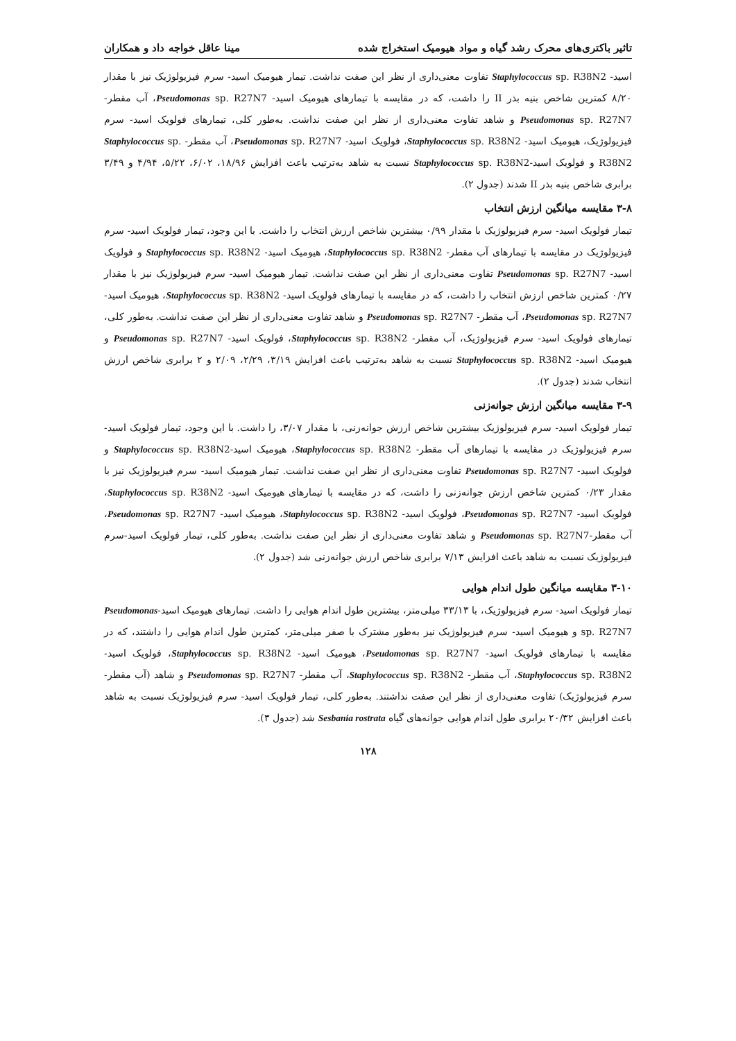تاثیر باکتری‌های محرک رشد گیاه و مواد هیومیک استخراج شده مینا عاقل خواجه داد و همکاران
اسید- Staphylococcus sp. R38N2 تفاوت معنی‌داری از نظر این صفت نداشت. تیمار هیومیک اسید- سرم فیزیولوژیک نیز با مقدار ۸/۲۰ کمترین شاخص بنیه بذر II را داشت، که در مقایسه با تیمارهای هیومیک اسید- Pseudomonas sp. R27N7، آب مقطر- Pseudomonas sp. R27N7 و شاهد تفاوت معنی‌داری از نظر این صفت نداشت. به‌طور کلی، تیمارهای فولویک اسید- سرم فیزیولوژیک، هیومیک اسید- Staphylococcus sp. R38N2، فولویک اسید- Pseudomonas sp. R27N7، آب مقطر- Staphylococcus sp. R38N2 و فولویک اسید-Staphylococcus sp. R38N2 نسبت به شاهد به‌ترتیب باعث افزایش ۱۸/۹۶، ۶/۰۲، ۵/۲۲، ۴/۹۴ و ۳/۴۹ برابری شاخص بنیه بذر II شدند (جدول ۲).
۳-۸ مقایسه میانگین ارزش انتخاب
تیمار فولویک اسید- سرم فیزیولوژیک با مقدار ۰/۹۹ بیشترین شاخص ارزش انتخاب را داشت. با این وجود، تیمار فولویک اسید- سرم فیزیولوژیک در مقایسه با تیمارهای آب مقطر- Staphylococcus sp. R38N2، هیومیک اسید- Staphylococcus sp. R38N2 و فولویک اسید- Pseudomonas sp. R27N7 تفاوت معنی‌داری از نظر این صفت نداشت. تیمار هیومیک اسید- سرم فیزیولوژیک نیز با مقدار ۰/۲۷ کمترین شاخص ارزش انتخاب را داشت، که در مقایسه با تیمارهای فولویک اسید- Staphylococcus sp. R38N2، هیومیک اسید- Pseudomonas sp. R27N7، آب مقطر- Pseudomonas sp. R27N7 و شاهد تفاوت معنی‌داری از نظر این صفت نداشت. به‌طور کلی، تیمارهای فولویک اسید- سرم فیزیولوژیک، آب مقطر- Staphylococcus sp. R38N2، فولویک اسید- Pseudomonas sp. R27N7 و هیومیک اسید- Staphylococcus sp. R38N2 نسبت به شاهد به‌ترتیب باعث افزایش ۳/۱۹، ۲/۲۹، ۲/۰۹ و ۲ برابری شاخص ارزش انتخاب شدند (جدول ۲).
۳-۹ مقایسه میانگین ارزش جوانه‌زنی
تیمار فولویک اسید- سرم فیزیولوژیک بیشترین شاخص ارزش جوانه‌زنی، با مقدار ۳/۰۷، را داشت. با این وجود، تیمار فولویک اسید- سرم فیزیولوژیک در مقایسه با تیمارهای آب مقطر- Staphylococcus sp. R38N2، هیومیک اسید-Staphylococcus sp. R38N2 و فولویک اسید- Pseudomonas sp. R27N7 تفاوت معنی‌داری از نظر این صفت نداشت. تیمار هیومیک اسید- سرم فیزیولوژیک نیز با مقدار ۰/۲۳ کمترین شاخص ارزش جوانه‌زنی را داشت، که در مقایسه با تیمارهای هیومیک اسید- Staphylococcus sp. R38N2، فولویک اسید- Pseudomonas sp. R27N7، فولویک اسید- Staphylococcus sp. R38N2، هیومیک اسید- Pseudomonas sp. R27N7، آب مقطر-Pseudomonas sp. R27N7 و شاهد تفاوت معنی‌داری از نظر این صفت نداشت. به‌طور کلی، تیمار فولویک اسید-سرم فیزیولوژیک نسبت به شاهد باعث افزایش ۷/۱۳ برابری شاخص ارزش جوانه‌زنی شد (جدول ۲).
۳-۱۰ مقایسه میانگین طول اندام هوایی
تیمار فولویک اسید- سرم فیزیولوژیک، با ۳۳/۱۳ میلی‌متر، بیشترین طول اندام هوایی را داشت. تیمارهای هیومیک اسید-Pseudomonas sp. R27N7 و هیومیک اسید- سرم فیزیولوژیک نیز به‌طور مشترک با صفر میلی‌متر، کمترین طول اندام هوایی را داشتند، که در مقایسه با تیمارهای فولویک اسید- Pseudomonas sp. R27N7، هیومیک اسید- Staphylococcus sp. R38N2، فولویک اسید- Staphylococcus sp. R38N2، آب مقطر- Staphylococcus sp. R38N2، آب مقطر- Pseudomonas sp. R27N7 و شاهد (آب مقطر- سرم فیزیولوژیک) تفاوت معنی‌داری از نظر این صفت نداشتند. به‌طور کلی، تیمار فولویک اسید- سرم فیزیولوژیک نسبت به شاهد باعث افزایش ۲۰/۳۲ برابری طول اندام هوایی جوانه‌های گیاه Sesbania rostrata شد (جدول ۳).
۱۲۸